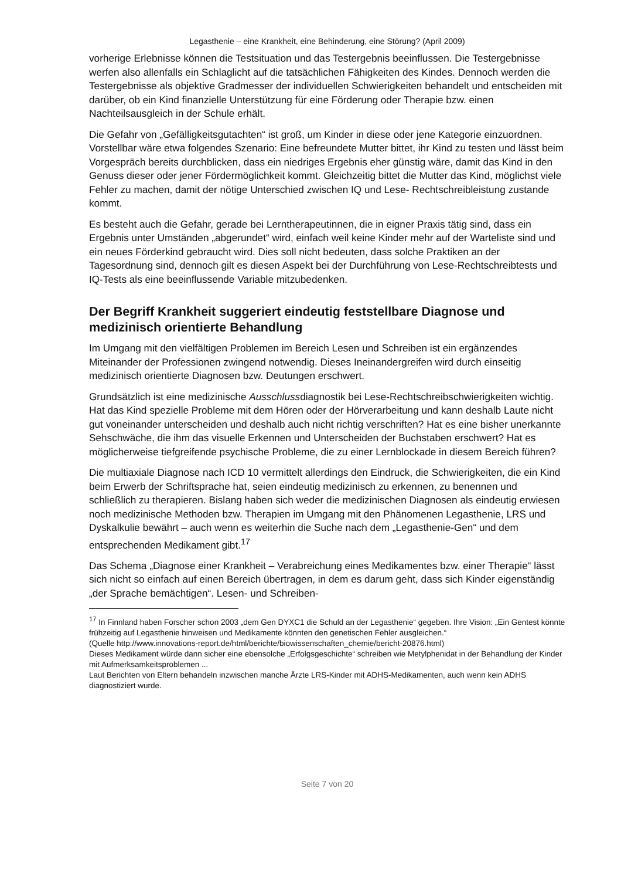Legasthenie – eine Krankheit, eine Behinderung, eine Störung? (April 2009)
vorherige Erlebnisse können die Testsituation und das Testergebnis beeinflussen. Die Testergebnisse werfen also allenfalls ein Schlaglicht auf die tatsächlichen Fähigkeiten des Kindes. Dennoch werden die Testergebnisse als objektive Gradmesser der individuellen Schwierigkeiten behandelt und entscheiden mit darüber, ob ein Kind finanzielle Unterstützung für eine Förderung oder Therapie bzw. einen Nachteilsausgleich in der Schule erhält.
Die Gefahr von „Gefälligkeitsgutachten“ ist groß, um Kinder in diese oder jene Kategorie einzuordnen. Vorstellbar wäre etwa folgendes Szenario: Eine befreundete Mutter bittet, ihr Kind zu testen und lässt beim Vorgespräch bereits durchblicken, dass ein niedriges Ergebnis eher günstig wäre, damit das Kind in den Genuss dieser oder jener Fördermöglichkeit kommt. Gleichzeitig bittet die Mutter das Kind, möglichst viele Fehler zu machen, damit der nötige Unterschied zwischen IQ und Lese- Rechtschreibleistung zustande kommt.
Es besteht auch die Gefahr, gerade bei Lerntherapeutinnen, die in eigner Praxis tätig sind, dass ein Ergebnis unter Umständen „abgerundet“ wird, einfach weil keine Kinder mehr auf der Warteliste sind und ein neues Förderkind gebraucht wird. Dies soll nicht bedeuten, dass solche Praktiken an der Tagesordnung sind, dennoch gilt es diesen Aspekt bei der Durchführung von Lese-Rechtschreibtests und IQ-Tests als eine beeinflussende Variable mitzubedenken.
Der Begriff Krankheit suggeriert eindeutig feststellbare Diagnose und medizinisch orientierte Behandlung
Im Umgang mit den vielfältigen Problemen im Bereich Lesen und Schreiben ist ein ergänzendes Miteinander der Professionen zwingend notwendig. Dieses Ineinandergreifen wird durch einseitig medizinisch orientierte Diagnosen bzw. Deutungen erschwert.
Grundsätzlich ist eine medizinische Ausschlussdiagnostik bei Lese-Rechtschreibschwierigkeiten wichtig. Hat das Kind spezielle Probleme mit dem Hören oder der Hörverarbeitung und kann deshalb Laute nicht gut voneinander unterscheiden und deshalb auch nicht richtig verschriften? Hat es eine bisher unerkannte Sehschwäche, die ihm das visuelle Erkennen und Unterscheiden der Buchstaben erschwert? Hat es möglicherweise tiefgreifende psychische Probleme, die zu einer Lernblockade in diesem Bereich führen?
Die multiaxiale Diagnose nach ICD 10 vermittelt allerdings den Eindruck, die Schwierigkeiten, die ein Kind beim Erwerb der Schriftsprache hat, seien eindeutig medizinisch zu erkennen, zu benennen und schließlich zu therapieren. Bislang haben sich weder die medizinischen Diagnosen als eindeutig erwiesen noch medizinische Methoden bzw. Therapien im Umgang mit den Phänomenen Legasthenie, LRS und Dyskalkulie bewährt – auch wenn es weiterhin die Suche nach dem „Legasthenie-Gen“ und dem entsprechenden Medikament gibt.<sup>17</sup>
Das Schema „Diagnose einer Krankheit – Verabreichung eines Medikamentes bzw. einer Therapie“ lässt sich nicht so einfach auf einen Bereich übertragen, in dem es darum geht, dass sich Kinder eigenständig „der Sprache bemächtigen“. Lesen- und Schreiben-
<sup>17</sup> In Finnland haben Forscher schon 2003 „dem Gen DYXC1 die Schuld an der Legasthenie“ gegeben. Ihre Vision: „Ein Gentest könnte frühzeitig auf Legasthenie hinweisen und Medikamente könnten den genetischen Fehler ausgleichen.“
(Quelle http://www.innovations-report.de/html/berichte/biowissenschaften_chemie/bericht-20876.html)
Dieses Medikament würde dann sicher eine ebensolche „Erfolgsgeschichte“ schreiben wie Metylphenidat in der Behandlung der Kinder mit Aufmerksamkeitsproblemen ...
Laut Berichten von Eltern behandeln inzwischen manche Ärzte LRS-Kinder mit ADHS-Medikamenten, auch wenn kein ADHS diagnostiziert wurde.
Seite 7 von 20